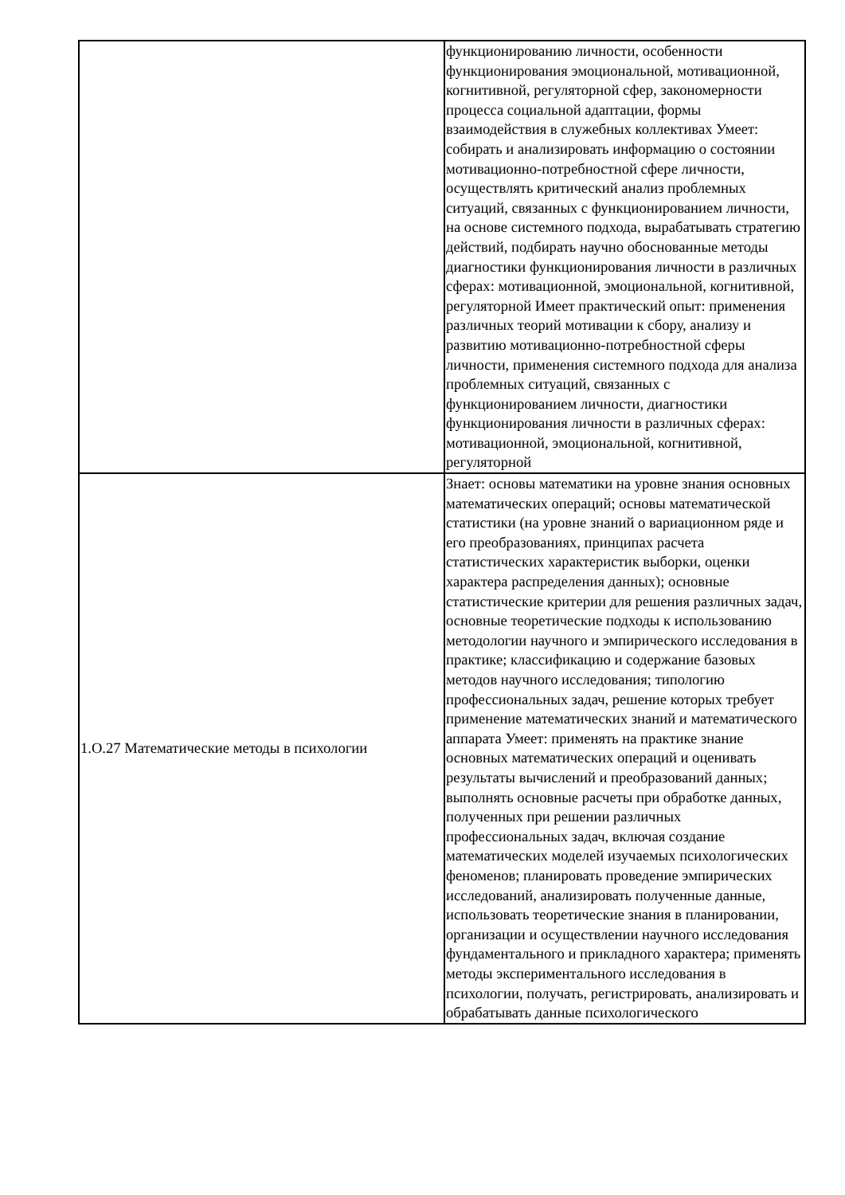| | функционированию личности, особенности функционирования эмоциональной, мотивационной, когнитивной, регуляторной сфер, закономерности процесса социальной адаптации, формы взаимодействия в служебных коллективах Умеет: собирать и анализировать информацию о состоянии мотивационно-потребностной сфере личности, осуществлять критический анализ проблемных ситуаций, связанных с функционированием личности, на основе системного подхода, вырабатывать стратегию действий, подбирать научно обоснованные методы диагностики функционирования личности в различных сферах: мотивационной, эмоциональной, когнитивной, регуляторной Имеет практический опыт: применения различных теорий мотивации к сбору, анализу и развитию мотивационно-потребностной сферы личности, применения системного подхода для анализа проблемных ситуаций, связанных с функционированием личности, диагностики функционирования личности в различных сферах: мотивационной, эмоциональной, когнитивной, регуляторной |
| 1.О.27 Математические методы в психологии | Знает: основы математики на уровне знания основных математических операций; основы математической статистики (на уровне знаний о вариационном ряде и его преобразованиях, принципах расчета статистических характеристик выборки, оценки характера распределения данных); основные статистические критерии для решения различных задач, основные теоретические подходы к использованию методологии научного и эмпирического исследования в практике; классификацию и содержание базовых методов научного исследования; типологию профессиональных задач, решение которых требует применение математических знаний и математического аппарата Умеет: применять на практике знание основных математических операций и оценивать результаты вычислений и преобразований данных; выполнять основные расчеты при обработке данных, полученных при решении различных профессиональных задач, включая создание математических моделей изучаемых психологических феноменов; планировать проведение эмпирических исследований, анализировать полученные данные, использовать теоретические знания в планировании, организации и осуществлении научного исследования фундаментального и прикладного характера; применять методы экспериментального исследования в психологии, получать, регистрировать, анализировать и обрабатывать данные психологического |